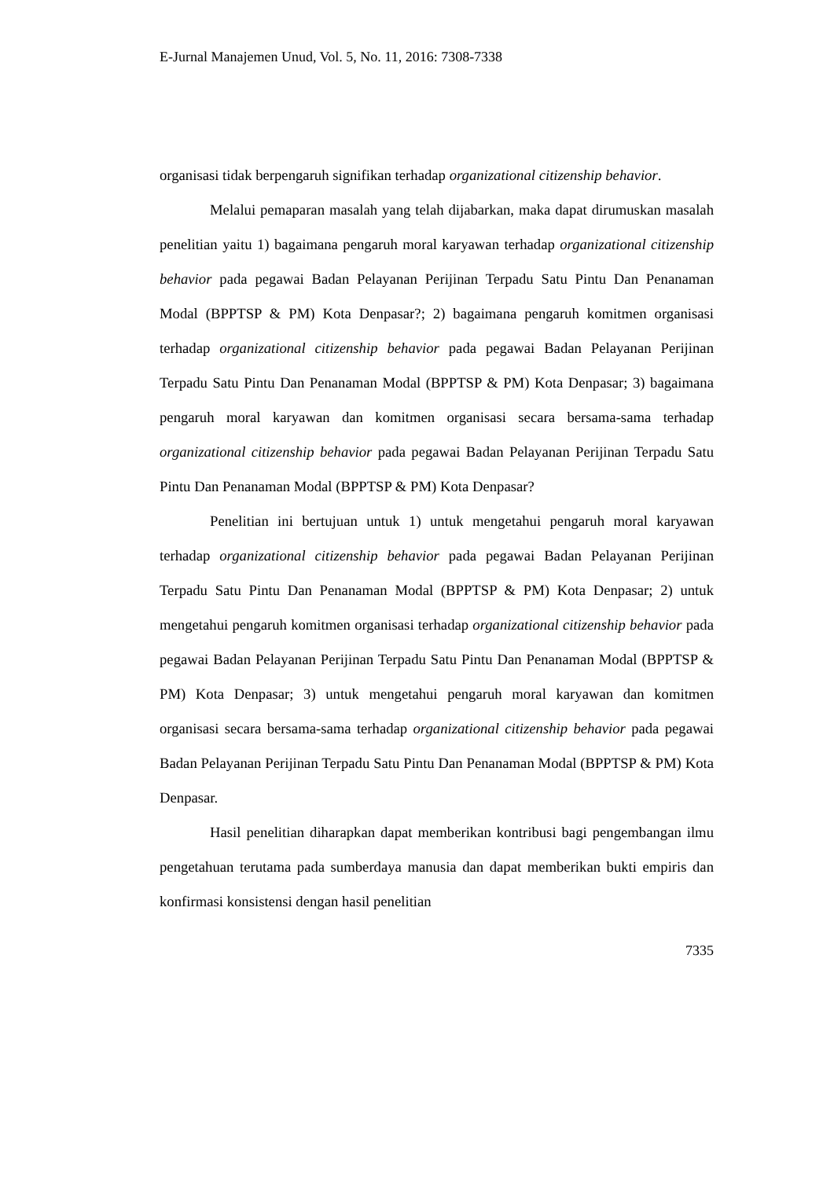E-Jurnal Manajemen Unud, Vol. 5, No. 11, 2016: 7308-7338
organisasi tidak berpengaruh signifikan terhadap organizational citizenship behavior.
Melalui pemaparan masalah yang telah dijabarkan, maka dapat dirumuskan masalah penelitian yaitu 1) bagaimana pengaruh moral karyawan terhadap organizational citizenship behavior pada pegawai Badan Pelayanan Perijinan Terpadu Satu Pintu Dan Penanaman Modal (BPPTSP & PM) Kota Denpasar?; 2) bagaimana pengaruh komitmen organisasi terhadap organizational citizenship behavior pada pegawai Badan Pelayanan Perijinan Terpadu Satu Pintu Dan Penanaman Modal (BPPTSP & PM) Kota Denpasar; 3) bagaimana pengaruh moral karyawan dan komitmen organisasi secara bersama-sama terhadap organizational citizenship behavior pada pegawai Badan Pelayanan Perijinan Terpadu Satu Pintu Dan Penanaman Modal (BPPTSP & PM) Kota Denpasar?
Penelitian ini bertujuan untuk 1) untuk mengetahui pengaruh moral karyawan terhadap organizational citizenship behavior pada pegawai Badan Pelayanan Perijinan Terpadu Satu Pintu Dan Penanaman Modal (BPPTSP & PM) Kota Denpasar; 2) untuk mengetahui pengaruh komitmen organisasi terhadap organizational citizenship behavior pada pegawai Badan Pelayanan Perijinan Terpadu Satu Pintu Dan Penanaman Modal (BPPTSP & PM) Kota Denpasar; 3) untuk mengetahui pengaruh moral karyawan dan komitmen organisasi secara bersama-sama terhadap organizational citizenship behavior pada pegawai Badan Pelayanan Perijinan Terpadu Satu Pintu Dan Penanaman Modal (BPPTSP & PM) Kota Denpasar.
Hasil penelitian diharapkan dapat memberikan kontribusi bagi pengembangan ilmu pengetahuan terutama pada sumberdaya manusia dan dapat memberikan bukti empiris dan konfirmasi konsistensi dengan hasil penelitian
7335